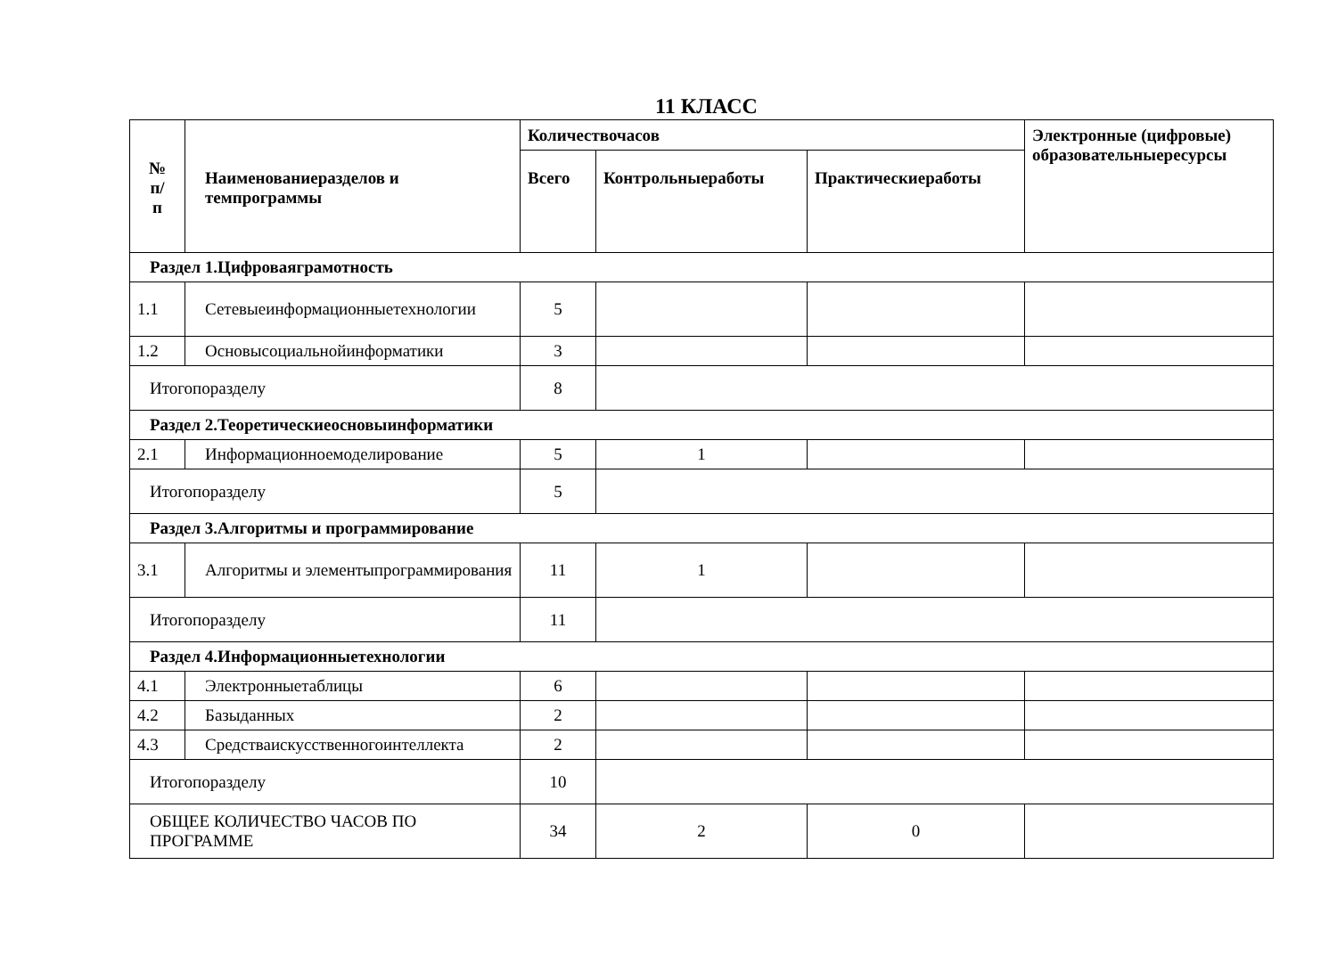11 КЛАСС
| № п/ п | Наименованиеразделов и темпрограммы | Количествочасов | | | Электронные (цифровые) образовательныересурсы |
| --- | --- | --- | --- | --- | --- |
| | | Всего | Контрольныеработы | Практическиеработы | |
| Раздел 1.Цифроваяграмотность | | | | | |
| 1.1 | Сетевыеинформационныетехнологии | 5 | | | |
| 1.2 | Основысоциальнойинформатики | 3 | | | |
| Итогопоразделу | | 8 | | | |
| Раздел 2.Теоретическиеосновыинформатики | | | | | |
| 2.1 | Информационноемоделирование | 5 | 1 | | |
| Итогопоразделу | | 5 | | | |
| Раздел 3.Алгоритмы и программирование | | | | | |
| 3.1 | Алгоритмы и элементыпрограммирования | 11 | 1 | | |
| Итогопоразделу | | 11 | | | |
| Раздел 4.Информационныетехнологии | | | | | |
| 4.1 | Электронныетаблицы | 6 | | | |
| 4.2 | Базыданных | 2 | | | |
| 4.3 | Средстваискусственногоинтеллекта | 2 | | | |
| Итогопоразделу | | 10 | | | |
| ОБЩЕЕ КОЛИЧЕСТВО ЧАСОВ ПО ПРОГРАММЕ | | 34 | 2 | 0 | |